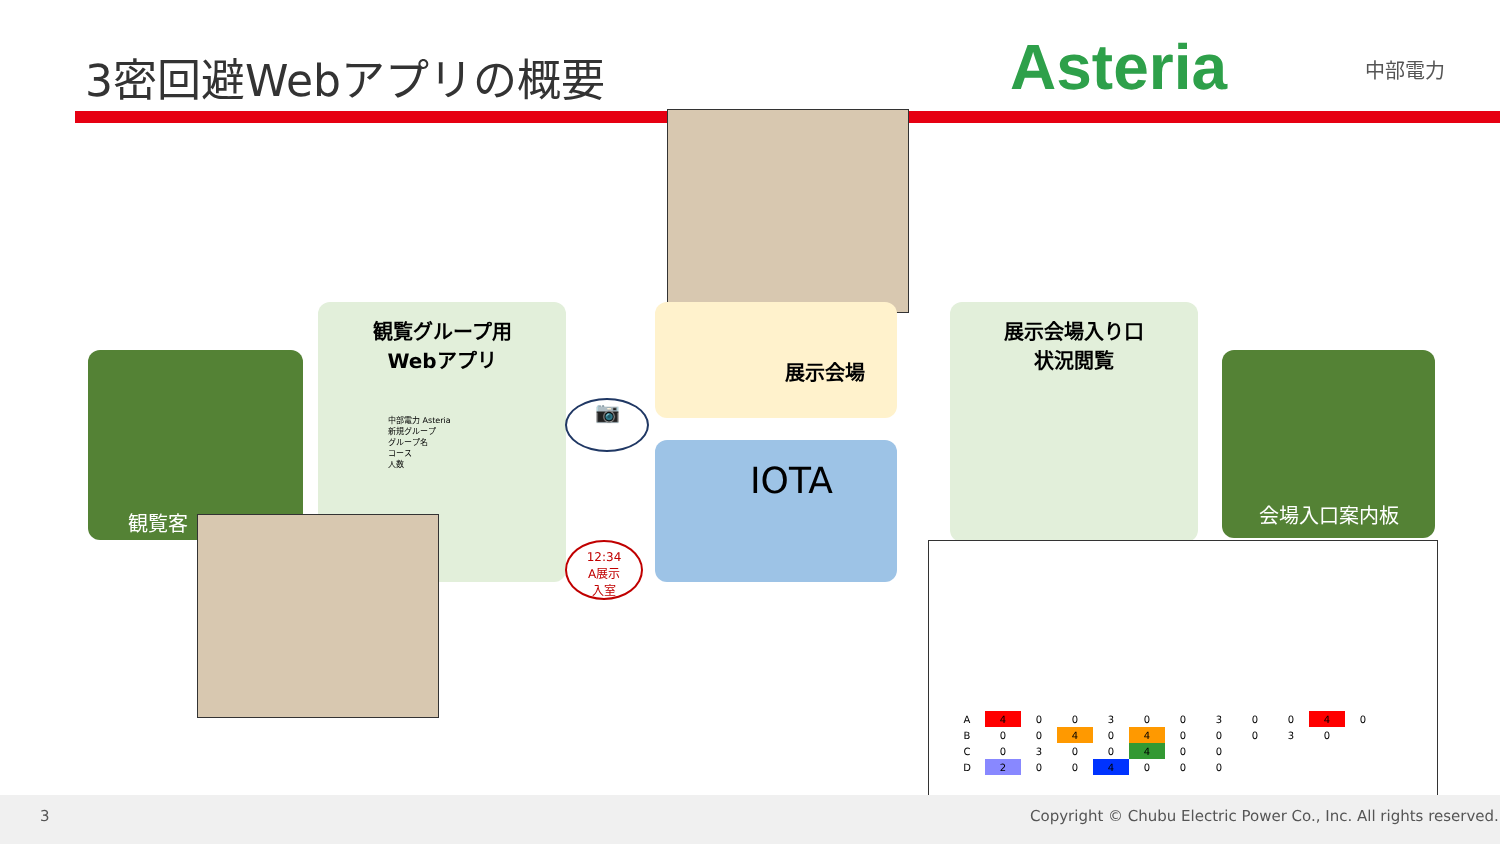3密回避Webアプリの概要 Asteria 中部電力
観覧客
観覧グループ用
Webアプリ
中部電力 Asteria
新規グループ
グループ名
コース
人数
展示会場
IOTA
📷
12:34
A展示
入室
展示会場入り口
状況閲覧
会場入口案内板
| A | 4 | 0 | 0 | 3 | 0 | 0 | 3 | 0 | 0 | 4 | 0 |
| B | 0 | 0 | 4 | 0 | 4 | 0 | 0 | 0 | 3 | 0 | |
| C | 0 | 3 | 0 | 0 | 4 | 0 | 0 | | | | |
| D | 2 | 0 | 0 | 4 | 0 | 0 | 0 | | | | |
3 Copyright © Chubu Electric Power Co., Inc. All rights reserved.